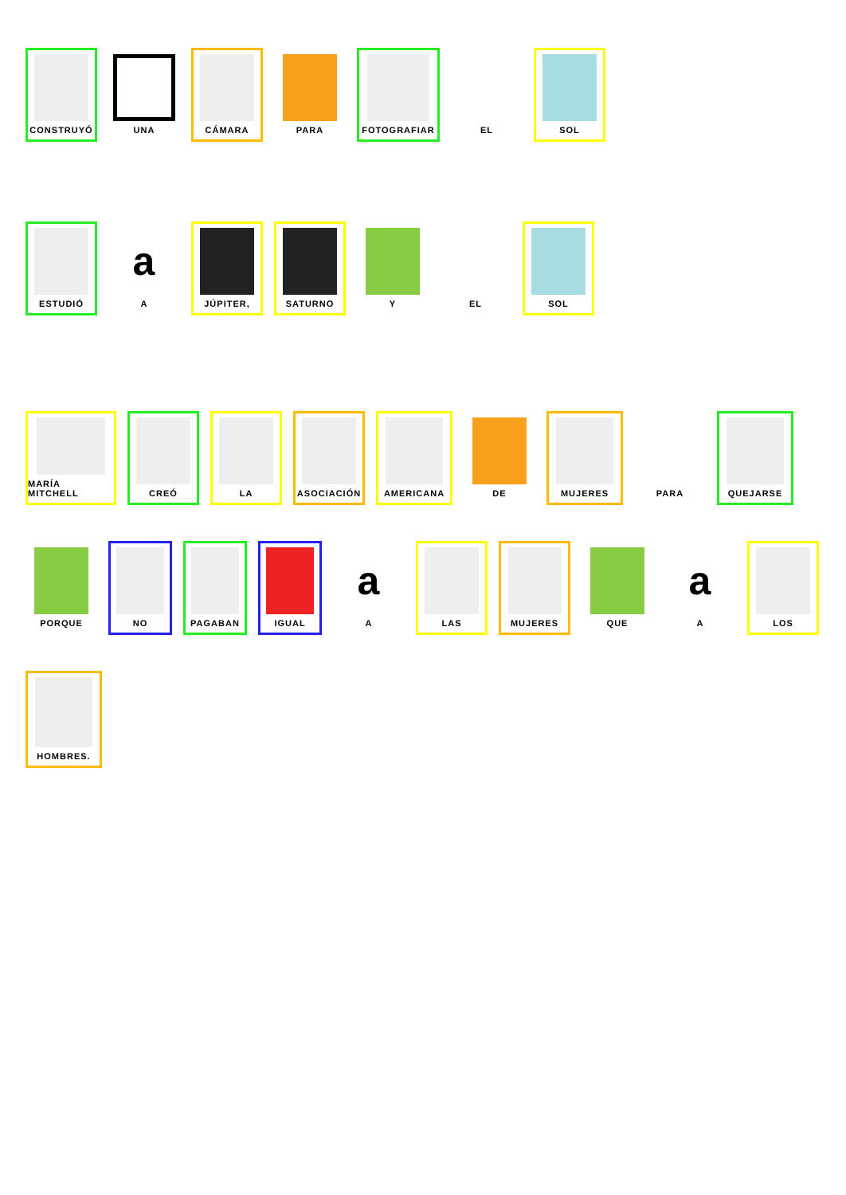CONSTRUYÓ
UNA
CÁMARA
PARA
FOTOGRAFIAR
EL
SOL
ESTUDIÓ
a
A
JÚPITER,
SATURNO
Y
EL
SOL
MARÍA MITCHELL
CREÓ
LA
ASOCIACIÓN
AMERICANA
DE
MUJERES
PARA
QUEJARSE
PORQUE
NO
PAGABAN
IGUAL
a
A
LAS
MUJERES
QUE
a
A
LOS
HOMBRES.